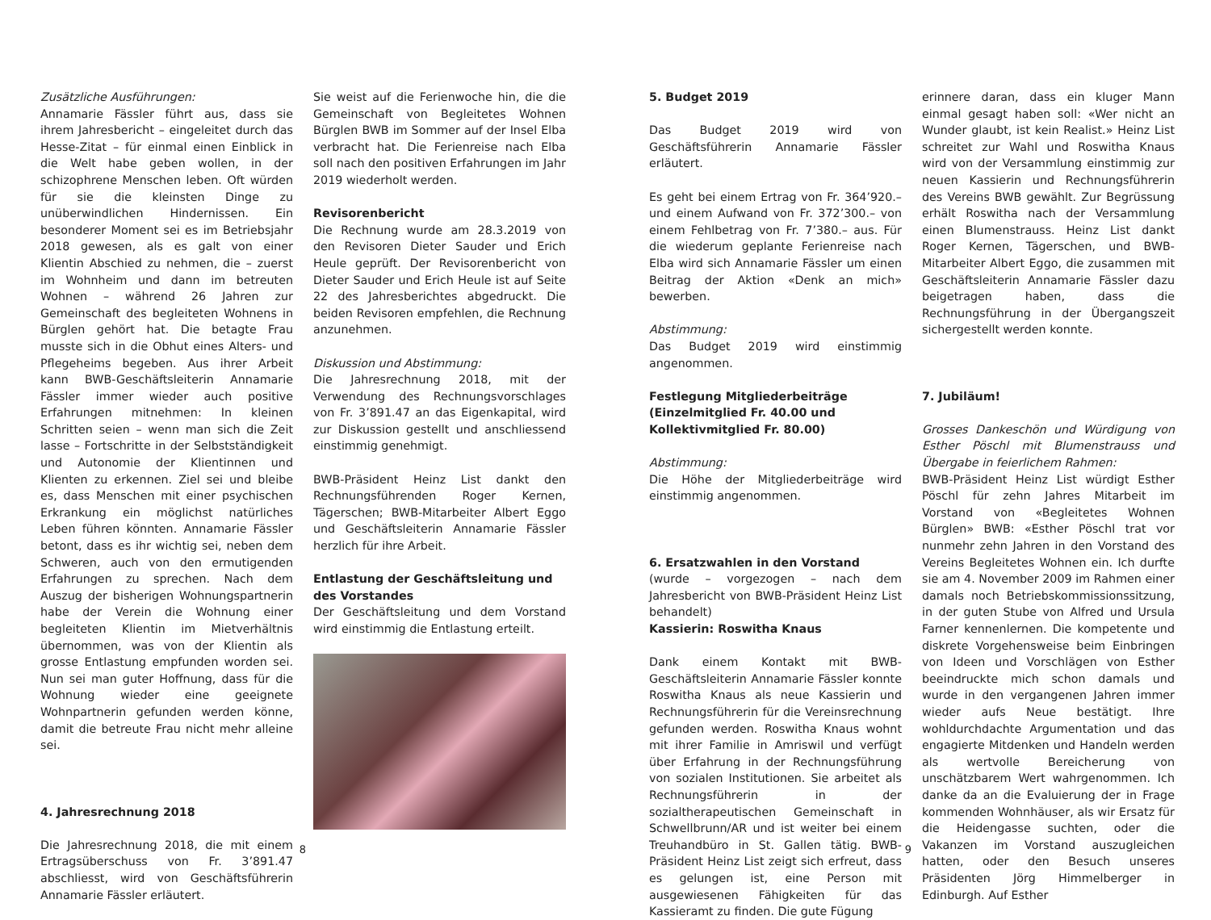Zusätzliche Ausführungen:
Annamarie Fässler führt aus, dass sie ihrem Jahresbericht – eingeleitet durch das Hesse-Zitat – für einmal einen Einblick in die Welt habe geben wollen, in der schizophrene Menschen leben. Oft würden für sie die kleinsten Dinge zu unüberwindlichen Hindernissen. Ein besonderer Moment sei es im Betriebsjahr 2018 gewesen, als es galt von einer Klientin Abschied zu nehmen, die – zuerst im Wohnheim und dann im betreuten Wohnen – während 26 Jahren zur Gemeinschaft des begleiteten Wohnens in Bürglen gehört hat. Die betagte Frau musste sich in die Obhut eines Alters- und Pflegeheims begeben. Aus ihrer Arbeit kann BWB-Geschäftsleiterin Annamarie Fässler immer wieder auch positive Erfahrungen mitnehmen: In kleinen Schritten seien – wenn man sich die Zeit lasse – Fortschritte in der Selbstständigkeit und Autonomie der Klientinnen und Klienten zu erkennen. Ziel sei und bleibe es, dass Menschen mit einer psychischen Erkrankung ein möglichst natürliches Leben führen könnten. Annamarie Fässler betont, dass es ihr wichtig sei, neben dem Schweren, auch von den ermutigenden Erfahrungen zu sprechen. Nach dem Auszug der bisherigen Wohnungspartnerin habe der Verein die Wohnung einer begleiteten Klientin im Mietverhältnis übernommen, was von der Klientin als grosse Entlastung empfunden worden sei. Nun sei man guter Hoffnung, dass für die Wohnung wieder eine geeignete Wohnpartnerin gefunden werden könne, damit die betreute Frau nicht mehr alleine sei.
4. Jahresrechnung 2018
Die Jahresrechnung 2018, die mit einem Ertragsüberschuss von Fr. 3’891.47 abschliesst, wird von Geschäftsführerin Annamarie Fässler erläutert.
Sie weist auf die Ferienwoche hin, die die Gemeinschaft von Begleitetes Wohnen Bürglen BWB im Sommer auf der Insel Elba verbracht hat. Die Ferienreise nach Elba soll nach den positiven Erfahrungen im Jahr 2019 wiederholt werden.
Revisorenbericht
Die Rechnung wurde am 28.3.2019 von den Revisoren Dieter Sauder und Erich Heule geprüft. Der Revisorenbericht von Dieter Sauder und Erich Heule ist auf Seite 22 des Jahresberichtes abgedruckt. Die beiden Revisoren empfehlen, die Rechnung anzunehmen.
Diskussion und Abstimmung:
Die Jahresrechnung 2018, mit der Verwendung des Rechnungsvorschlages von Fr. 3’891.47 an das Eigenkapital, wird zur Diskussion gestellt und anschliessend einstimmig genehmigt.
BWB-Präsident Heinz List dankt den Rechnungsführenden Roger Kernen, Tägerschen; BWB-Mitarbeiter Albert Eggo und Geschäftsleiterin Annamarie Fässler herzlich für ihre Arbeit.
Entlastung der Geschäftsleitung und des Vorstandes
Der Geschäftsleitung und dem Vorstand wird einstimmig die Entlastung erteilt.
8
5. Budget 2019
Das Budget 2019 wird von Geschäftsführerin Annamarie Fässler erläutert.
Es geht bei einem Ertrag von Fr. 364’920.– und einem Aufwand von Fr. 372’300.– von einem Fehlbetrag von Fr. 7’380.– aus. Für die wiederum geplante Ferienreise nach Elba wird sich Annamarie Fässler um einen Beitrag der Aktion «Denk an mich» bewerben.
Abstimmung:
Das Budget 2019 wird einstimmig angenommen.
Festlegung Mitgliederbeiträge (Einzelmitglied Fr. 40.00 und Kollektivmitglied Fr. 80.00)
Abstimmung:
Die Höhe der Mitgliederbeiträge wird einstimmig angenommen.
6. Ersatzwahlen in den Vorstand
(wurde – vorgezogen – nach dem Jahresbericht von BWB-Präsident Heinz List behandelt)
Kassierin: Roswitha Knaus
Dank einem Kontakt mit BWB-Geschäftsleiterin Annamarie Fässler konnte Roswitha Knaus als neue Kassierin und Rechnungsführerin für die Vereinsrechnung gefunden werden. Roswitha Knaus wohnt mit ihrer Familie in Amriswil und verfügt über Erfahrung in der Rechnungsführung von sozialen Institutionen. Sie arbeitet als Rechnungsführerin in der sozialtherapeutischen Gemeinschaft in Schwellbrunn/AR und ist weiter bei einem Treuhandbüro in St. Gallen tätig. BWB-Präsident Heinz List zeigt sich erfreut, dass es gelungen ist, eine Person mit ausgewiesenen Fähigkeiten für das Kassieramt zu finden. Die gute Fügung
erinnere daran, dass ein kluger Mann einmal gesagt haben soll: «Wer nicht an Wunder glaubt, ist kein Realist.» Heinz List schreitet zur Wahl und Roswitha Knaus wird von der Versammlung einstimmig zur neuen Kassierin und Rechnungsführerin des Vereins BWB gewählt. Zur Begrüssung erhält Roswitha nach der Versammlung einen Blumenstrauss. Heinz List dankt Roger Kernen, Tägerschen, und BWB-Mitarbeiter Albert Eggo, die zusammen mit Geschäftsleiterin Annamarie Fässler dazu beigetragen haben, dass die Rechnungsführung in der Übergangszeit sichergestellt werden konnte.
7. Jubiläum!
Grosses Dankeschön und Würdigung von Esther Pöschl mit Blumenstrauss und Übergabe in feierlichem Rahmen:
BWB-Präsident Heinz List würdigt Esther Pöschl für zehn Jahres Mitarbeit im Vorstand von «Begleitetes Wohnen Bürglen» BWB: «Esther Pöschl trat vor nunmehr zehn Jahren in den Vorstand des Vereins Begleitetes Wohnen ein. Ich durfte sie am 4. November 2009 im Rahmen einer damals noch Betriebskommissionssitzung, in der guten Stube von Alfred und Ursula Farner kennenlernen. Die kompetente und diskrete Vorgehensweise beim Einbringen von Ideen und Vorschlägen von Esther beeindruckte mich schon damals und wurde in den vergangenen Jahren immer wieder aufs Neue bestätigt. Ihre wohldurchdachte Argumentation und das engagierte Mitdenken und Handeln werden als wertvolle Bereicherung von unschätzbarem Wert wahrgenommen. Ich danke da an die Evaluierung der in Frage kommenden Wohnhäuser, als wir Ersatz für die Heidengasse suchten, oder die Vakanzen im Vorstand auszugleichen hatten, oder den Besuch unseres Präsidenten Jörg Himmelberger in Edinburgh. Auf Esther
9